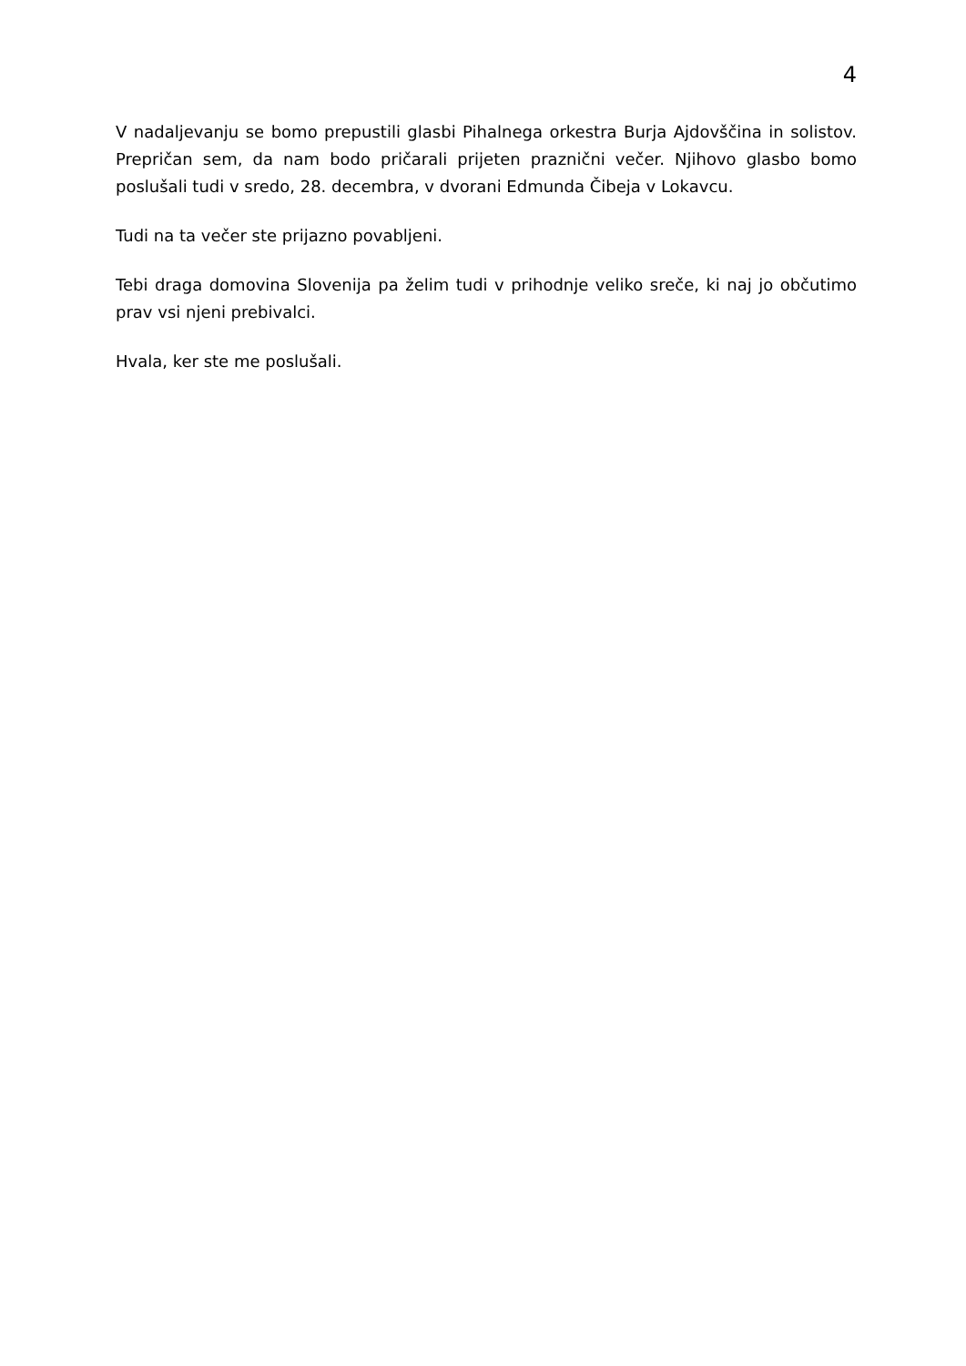4
V nadaljevanju se bomo prepustili glasbi Pihalnega orkestra Burja Ajdovščina in solistov. Prepričan sem, da nam bodo pričarali prijeten praznični večer. Njihovo glasbo bomo poslušali tudi v sredo, 28. decembra, v dvorani Edmunda Čibeja v Lokavcu.
Tudi na ta večer ste prijazno povabljeni.
Tebi draga domovina Slovenija pa želim tudi v prihodnje veliko sreče, ki naj jo občutimo prav vsi njeni prebivalci.
Hvala, ker ste me poslušali.